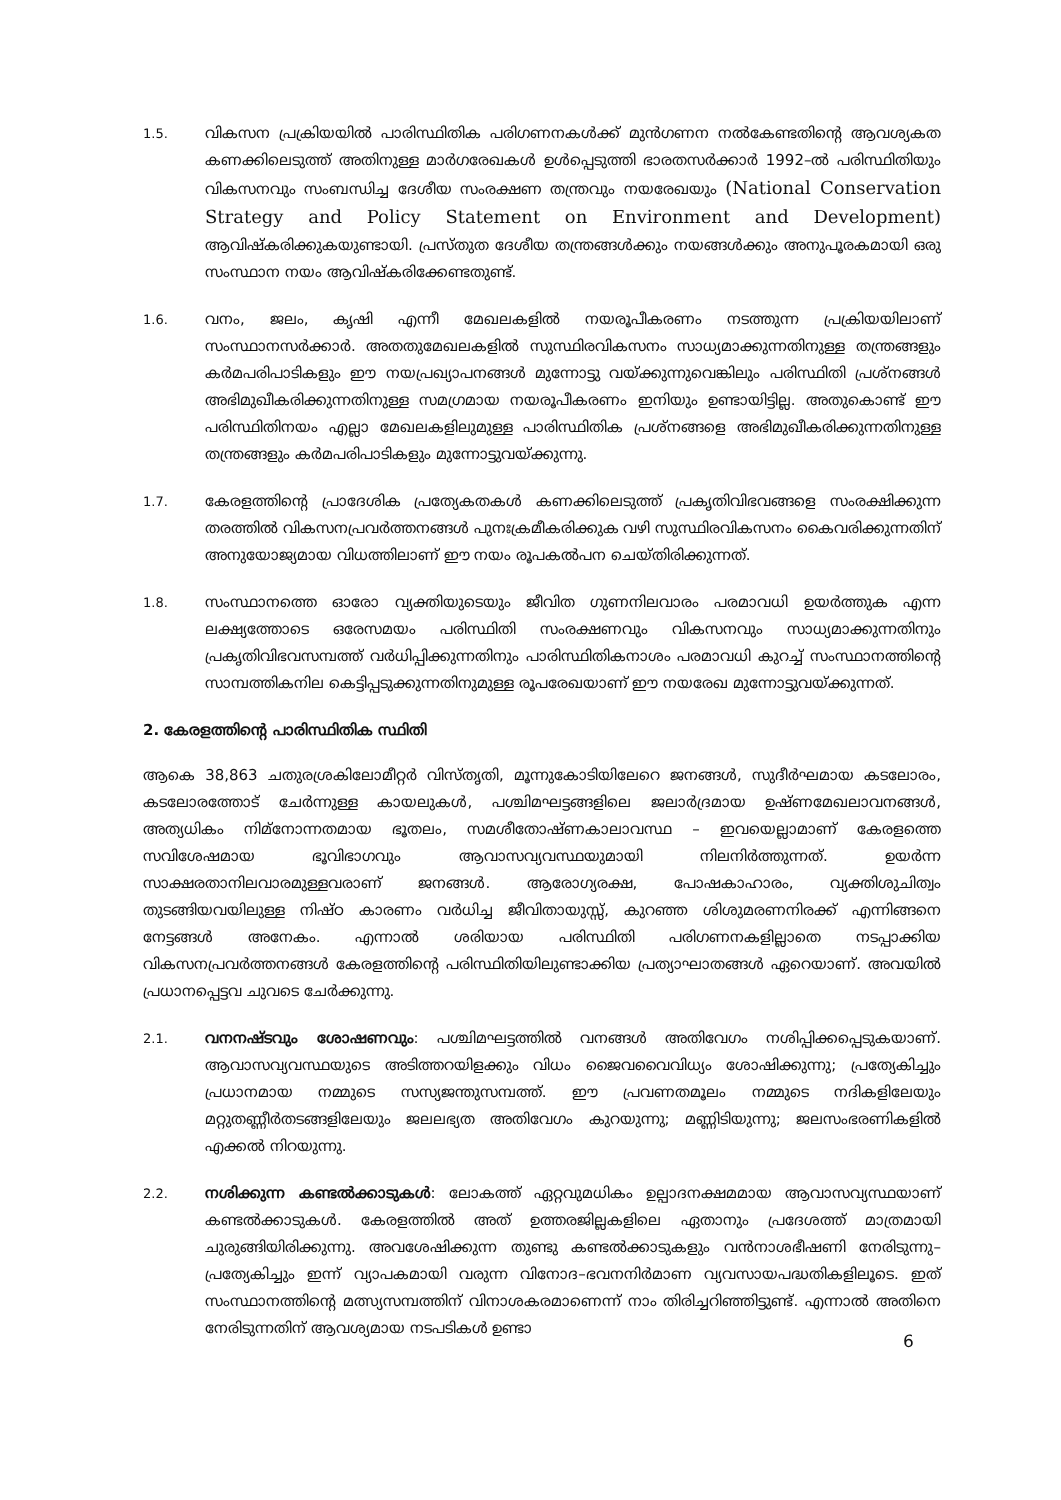1.5.
വികസന പ്രക്രിയയിൽ പാരിസ്ഥിതിക പരിഗണനകൾക്ക് മുൻഗണന നൽകേണ്ടതിന്റെ ആവശ്യകത കണക്കിലെടുത്ത് അതിനുള്ള മാർഗരേഖകൾ ഉൾപ്പെടുത്തി ഭാരതസർക്കാർ 1992–ൽ പരിസ്ഥിതിയും വികസനവും സംബന്ധിച്ച ദേശീയ സംരക്ഷണ തന്ത്രവും നയരേഖയും (National Conservation Strategy and Policy Statement on Environment and Development) ആവിഷ്കരിക്കുകയുണ്ടായി. പ്രസ്തുത ദേശീയ തന്ത്രങ്ങൾക്കും നയങ്ങൾക്കും അനുപൂരകമായി ഒരു സംസ്ഥാന നയം ആവിഷ്കരിക്കേണ്ടതുണ്ട്.
1.6.
വനം, ജലം, കൃഷി എന്നീ മേഖലകളിൽ നയരൂപീകരണം നടത്തുന്ന പ്രക്രിയയിലാണ് സംസ്ഥാനസർക്കാർ. അതതുമേഖലകളിൽ സുസ്ഥിരവികസനം സാധ്യമാക്കുന്നതിനുള്ള തന്ത്രങ്ങളും കർമപരിപാടികളും ഈ നയപ്രഖ്യാപനങ്ങൾ മുന്നോട്ടു വയ്ക്കുന്നുവെങ്കിലും പരിസ്ഥിതി പ്രശ്നങ്ങൾ അഭിമുഖീകരിക്കുന്നതിനുള്ള സമഗ്രമായ നയരൂപീകരണം ഇനിയും ഉണ്ടായിട്ടില്ല. അതുകൊണ്ട് ഈ പരിസ്ഥിതിനയം എല്ലാ മേഖലകളിലുമുള്ള പാരിസ്ഥിതിക പ്രശ്നങ്ങളെ അഭിമുഖീകരിക്കുന്നതിനുള്ള തന്ത്രങ്ങളും കർമപരിപാടികളും മുന്നോട്ടുവയ്ക്കുന്നു.
1.7.
കേരളത്തിന്റെ പ്രാദേശിക പ്രത്യേകതകൾ കണക്കിലെടുത്ത് പ്രകൃതിവിഭവങ്ങളെ സംരക്ഷിക്കുന്ന തരത്തിൽ വികസനപ്രവർത്തനങ്ങൾ പുനഃക്രമീകരിക്കുക വഴി സുസ്ഥിരവികസനം കൈവരിക്കുന്നതിന് അനുയോജ്യമായ വിധത്തിലാണ് ഈ നയം രൂപകൽപന ചെയ്തിരിക്കുന്നത്.
1.8.
സംസ്ഥാനത്തെ ഓരോ വ്യക്തിയുടെയും ജീവിത ഗുണനിലവാരം പരമാവധി ഉയർത്തുക എന്ന ലക്ഷ്യത്തോടെ ഒരേസമയം പരിസ്ഥിതി സംരക്ഷണവും വികസനവും സാധ്യമാക്കുന്നതിനും പ്രകൃതിവിഭവസമ്പത്ത് വർധിപ്പിക്കുന്നതിനും പാരിസ്ഥിതികനാശം പരമാവധി കുറച്ച് സംസ്ഥാനത്തിന്റെ സാമ്പത്തികനില കെട്ടിപ്പടുക്കുന്നതിനുമുള്ള രൂപരേഖയാണ് ഈ നയരേഖ മുന്നോട്ടുവയ്ക്കുന്നത്.
2. കേരളത്തിന്റെ പാരിസ്ഥിതിക സ്ഥിതി
ആകെ 38,863 ചതുരശ്രകിലോമീറ്റർ വിസ്തൃതി, മൂന്നുകോടിയിലേറെ ജനങ്ങൾ, സുദീർഘമായ കടലോരം, കടലോരത്തോട് ചേർന്നുള്ള കായലുകൾ, പശ്ചിമഘട്ടങ്ങളിലെ ജലാർദ്രമായ ഉഷ്ണമേഖലാവനങ്ങൾ, അത്യധികം നിമ്നോന്നതമായ ഭൂതലം, സമശീതോഷ്ണകാലാവസ്ഥ – ഇവയെല്ലാമാണ് കേരളത്തെ സവിശേഷമായ ഭൂവിഭാഗവും ആവാസവ്യവസ്ഥയുമായി നിലനിർത്തുന്നത്. ഉയർന്ന സാക്ഷരതാനിലവാരമുള്ളവരാണ് ജനങ്ങൾ. ആരോഗ്യരക്ഷ, പോഷകാഹാരം, വ്യക്തിശുചിത്വം തുടങ്ങിയവയിലുള്ള നിഷ്ഠ കാരണം വർധിച്ച ജീവിതായുസ്സ്, കുറഞ്ഞ ശിശുമരണനിരക്ക് എന്നിങ്ങനെ നേട്ടങ്ങൾ അനേകം. എന്നാൽ ശരിയായ പരിസ്ഥിതി പരിഗണനകളില്ലാതെ നടപ്പാക്കിയ വികസനപ്രവർത്തനങ്ങൾ കേരളത്തിന്റെ പരിസ്ഥിതിയിലുണ്ടാക്കിയ പ്രത്യാഘാതങ്ങൾ ഏറെയാണ്. അവയിൽ പ്രധാനപ്പെട്ടവ ചുവടെ ചേർക്കുന്നു.
2.1.
വനനഷ്ടവും ശോഷണവും: പശ്ചിമഘട്ടത്തിൽ വനങ്ങൾ അതിവേഗം നശിപ്പിക്കപ്പെടുകയാണ്. ആവാസവ്യവസ്ഥയുടെ അടിത്തറയിളക്കും വിധം ജൈവവൈവിധ്യം ശോഷിക്കുന്നു; പ്രത്യേകിച്ചും പ്രധാനമായ നമ്മുടെ സസ്യജന്തുസമ്പത്ത്. ഈ പ്രവണതമൂലം നമ്മുടെ നദികളിലേയും മറ്റുതണ്ണീർതടങ്ങളിലേയും ജലലഭ്യത അതിവേഗം കുറയുന്നു; മണ്ണിടിയുന്നു; ജലസംഭരണികളിൽ എക്കൽ നിറയുന്നു.
2.2.
നശിക്കുന്ന കണ്ടൽക്കാടുകൾ: ലോകത്ത് ഏറ്റവുമധികം ഉല്പാദനക്ഷമമായ ആവാസവ്യസ്ഥയാണ് കണ്ടൽക്കാടുകൾ. കേരളത്തിൽ അത് ഉത്തരജില്ലകളിലെ ഏതാനും പ്രദേശത്ത് മാത്രമായി ചുരുങ്ങിയിരിക്കുന്നു. അവശേഷിക്കുന്ന തുണ്ടു കണ്ടൽക്കാടുകളും വൻനാശഭീഷണി നേരിടുന്നു–പ്രത്യേകിച്ചും ഇന്ന് വ്യാപകമായി വരുന്ന വിനോദ–ഭവനനിർമാണ വ്യവസായപദ്ധതികളിലൂടെ. ഇത് സംസ്ഥാനത്തിന്റെ മത്സ്യസമ്പത്തിന് വിനാശകരമാണെന്ന് നാം തിരിച്ചറിഞ്ഞിട്ടുണ്ട്. എന്നാൽ അതിനെ നേരിടുന്നതിന് ആവശ്യമായ നടപടികൾ ഉണ്ടാ
6